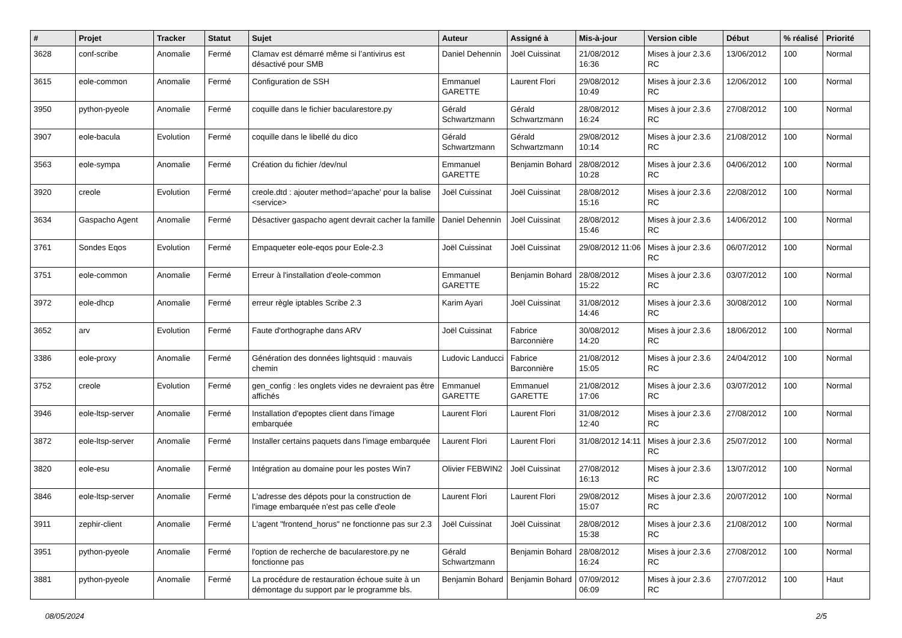| # | Projet | Tracker | Statut | Sujet | Auteur | Assigné à | Mis-à-jour | Version cible | Début | % réalisé | Priorité |
| --- | --- | --- | --- | --- | --- | --- | --- | --- | --- | --- | --- |
| 3628 | conf-scribe | Anomalie | Fermé | Clamav est démarré même si l’antivirus est désactivé pour SMB | Daniel Dehennin | Joël Cuissinat | 21/08/2012 16:36 | Mises à jour 2.3.6 RC | 13/06/2012 | 100 | Normal |
| 3615 | eole-common | Anomalie | Fermé | Configuration de SSH | Emmanuel GARETTE | Laurent Flori | 29/08/2012 10:49 | Mises à jour 2.3.6 RC | 12/06/2012 | 100 | Normal |
| 3950 | python-pyeole | Anomalie | Fermé | coquille dans le fichier bacularestore.py | Gérald Schwartzmann | Gérald Schwartzmann | 28/08/2012 16:24 | Mises à jour 2.3.6 RC | 27/08/2012 | 100 | Normal |
| 3907 | eole-bacula | Evolution | Fermé | coquille dans le libellé du dico | Gérald Schwartzmann | Gérald Schwartzmann | 29/08/2012 10:14 | Mises à jour 2.3.6 RC | 21/08/2012 | 100 | Normal |
| 3563 | eole-sympa | Anomalie | Fermé | Création du fichier /dev/nul | Emmanuel GARETTE | Benjamin Bohard | 28/08/2012 10:28 | Mises à jour 2.3.6 RC | 04/06/2012 | 100 | Normal |
| 3920 | creole | Evolution | Fermé | creole.dtd : ajouter method='apache' pour la balise <service> | Joël Cuissinat | Joël Cuissinat | 28/08/2012 15:16 | Mises à jour 2.3.6 RC | 22/08/2012 | 100 | Normal |
| 3634 | Gaspacho Agent | Anomalie | Fermé | Désactiver gaspacho agent devrait cacher la famille | Daniel Dehennin | Joël Cuissinat | 28/08/2012 15:46 | Mises à jour 2.3.6 RC | 14/06/2012 | 100 | Normal |
| 3761 | Sondes Eqos | Evolution | Fermé | Empaqueter eole-eqos pour Eole-2.3 | Joël Cuissinat | Joël Cuissinat | 29/08/2012 11:06 | Mises à jour 2.3.6 RC | 06/07/2012 | 100 | Normal |
| 3751 | eole-common | Anomalie | Fermé | Erreur à l'installation d'eole-common | Emmanuel GARETTE | Benjamin Bohard | 28/08/2012 15:22 | Mises à jour 2.3.6 RC | 03/07/2012 | 100 | Normal |
| 3972 | eole-dhcp | Anomalie | Fermé | erreur règle iptables Scribe 2.3 | Karim Ayari | Joël Cuissinat | 31/08/2012 14:46 | Mises à jour 2.3.6 RC | 30/08/2012 | 100 | Normal |
| 3652 | arv | Evolution | Fermé | Faute d'orthographe dans ARV | Joël Cuissinat | Fabrice Barconnière | 30/08/2012 14:20 | Mises à jour 2.3.6 RC | 18/06/2012 | 100 | Normal |
| 3386 | eole-proxy | Anomalie | Fermé | Génération des données lightsquid : mauvais chemin | Ludovic Landucci | Fabrice Barconnière | 21/08/2012 15:05 | Mises à jour 2.3.6 RC | 24/04/2012 | 100 | Normal |
| 3752 | creole | Evolution | Fermé | gen_config : les onglets vides ne devraient pas être affichés | Emmanuel GARETTE | Emmanuel GARETTE | 21/08/2012 17:06 | Mises à jour 2.3.6 RC | 03/07/2012 | 100 | Normal |
| 3946 | eole-ltsp-server | Anomalie | Fermé | Installation d'epoptes client dans l'image embarquée | Laurent Flori | Laurent Flori | 31/08/2012 12:40 | Mises à jour 2.3.6 RC | 27/08/2012 | 100 | Normal |
| 3872 | eole-ltsp-server | Anomalie | Fermé | Installer certains paquets dans l'image embarquée | Laurent Flori | Laurent Flori | 31/08/2012 14:11 | Mises à jour 2.3.6 RC | 25/07/2012 | 100 | Normal |
| 3820 | eole-esu | Anomalie | Fermé | Intégration au domaine pour les postes Win7 | Olivier FEBWIN2 | Joël Cuissinat | 27/08/2012 16:13 | Mises à jour 2.3.6 RC | 13/07/2012 | 100 | Normal |
| 3846 | eole-ltsp-server | Anomalie | Fermé | L'adresse des dépots pour la construction de l'image embarquée n'est pas celle d'eole | Laurent Flori | Laurent Flori | 29/08/2012 15:07 | Mises à jour 2.3.6 RC | 20/07/2012 | 100 | Normal |
| 3911 | zephir-client | Anomalie | Fermé | L'agent "frontend_horus" ne fonctionne pas sur 2.3 | Joël Cuissinat | Joël Cuissinat | 28/08/2012 15:38 | Mises à jour 2.3.6 RC | 21/08/2012 | 100 | Normal |
| 3951 | python-pyeole | Anomalie | Fermé | l'option de recherche de bacularestore.py ne fonctionne pas | Gérald Schwartzmann | Benjamin Bohard | 28/08/2012 16:24 | Mises à jour 2.3.6 RC | 27/08/2012 | 100 | Normal |
| 3881 | python-pyeole | Anomalie | Fermé | La procédure de restauration échoue suite à un démontage du support par le programme bls. | Benjamin Bohard | Benjamin Bohard | 07/09/2012 06:09 | Mises à jour 2.3.6 RC | 27/07/2012 | 100 | Haut |
08/05/2024 2/5